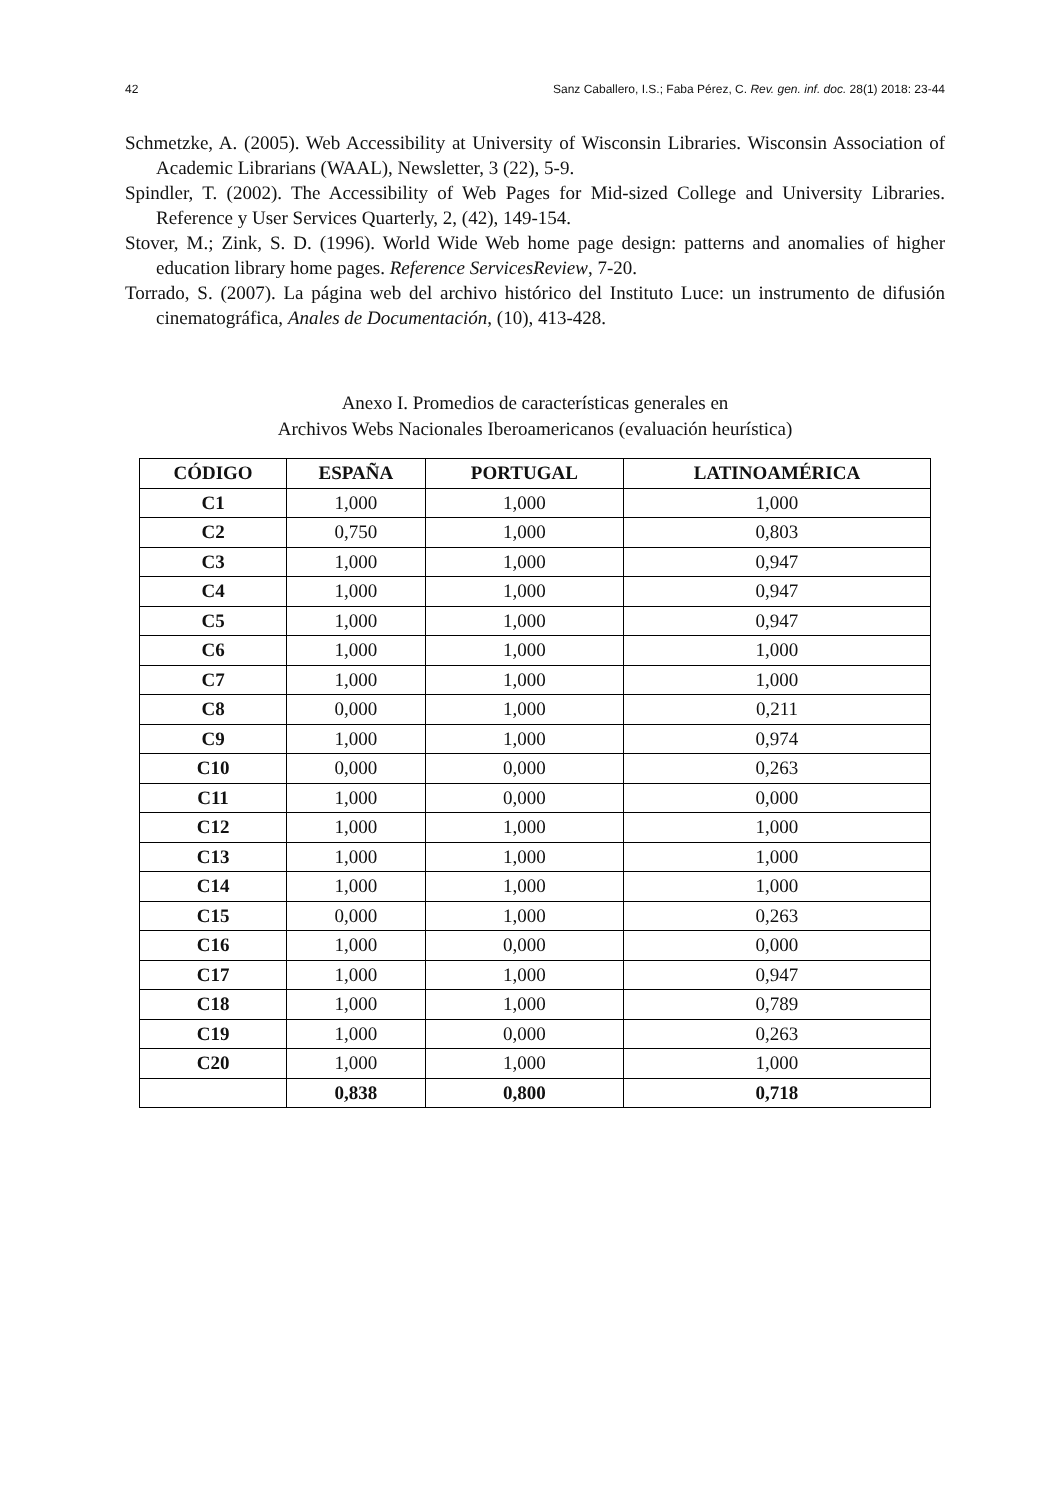42 Sanz Caballero, I.S.; Faba Pérez, C. Rev. gen. inf. doc. 28(1) 2018: 23-44
Schmetzke, A. (2005). Web Accessibility at University of Wisconsin Libraries. Wisconsin Association of Academic Librarians (WAAL), Newsletter, 3 (22), 5-9.
Spindler, T. (2002). The Accessibility of Web Pages for Mid-sized College and University Libraries. Reference y User Services Quarterly, 2, (42), 149-154.
Stover, M.; Zink, S. D. (1996). World Wide Web home page design: patterns and anomalies of higher education library home pages. Reference ServicesReview, 7-20.
Torrado, S. (2007). La página web del archivo histórico del Instituto Luce: un instrumento de difusión cinematográfica, Anales de Documentación, (10), 413-428.
Anexo I. Promedios de características generales en
Archivos Webs Nacionales Iberoamericanos (evaluación heurística)
| CÓDIGO | ESPAÑA | PORTUGAL | LATINOAMÉRICA |
| --- | --- | --- | --- |
| C1 | 1,000 | 1,000 | 1,000 |
| C2 | 0,750 | 1,000 | 0,803 |
| C3 | 1,000 | 1,000 | 0,947 |
| C4 | 1,000 | 1,000 | 0,947 |
| C5 | 1,000 | 1,000 | 0,947 |
| C6 | 1,000 | 1,000 | 1,000 |
| C7 | 1,000 | 1,000 | 1,000 |
| C8 | 0,000 | 1,000 | 0,211 |
| C9 | 1,000 | 1,000 | 0,974 |
| C10 | 0,000 | 0,000 | 0,263 |
| C11 | 1,000 | 0,000 | 0,000 |
| C12 | 1,000 | 1,000 | 1,000 |
| C13 | 1,000 | 1,000 | 1,000 |
| C14 | 1,000 | 1,000 | 1,000 |
| C15 | 0,000 | 1,000 | 0,263 |
| C16 | 1,000 | 0,000 | 0,000 |
| C17 | 1,000 | 1,000 | 0,947 |
| C18 | 1,000 | 1,000 | 0,789 |
| C19 | 1,000 | 0,000 | 0,263 |
| C20 | 1,000 | 1,000 | 1,000 |
| | 0,838 | 0,800 | 0,718 |